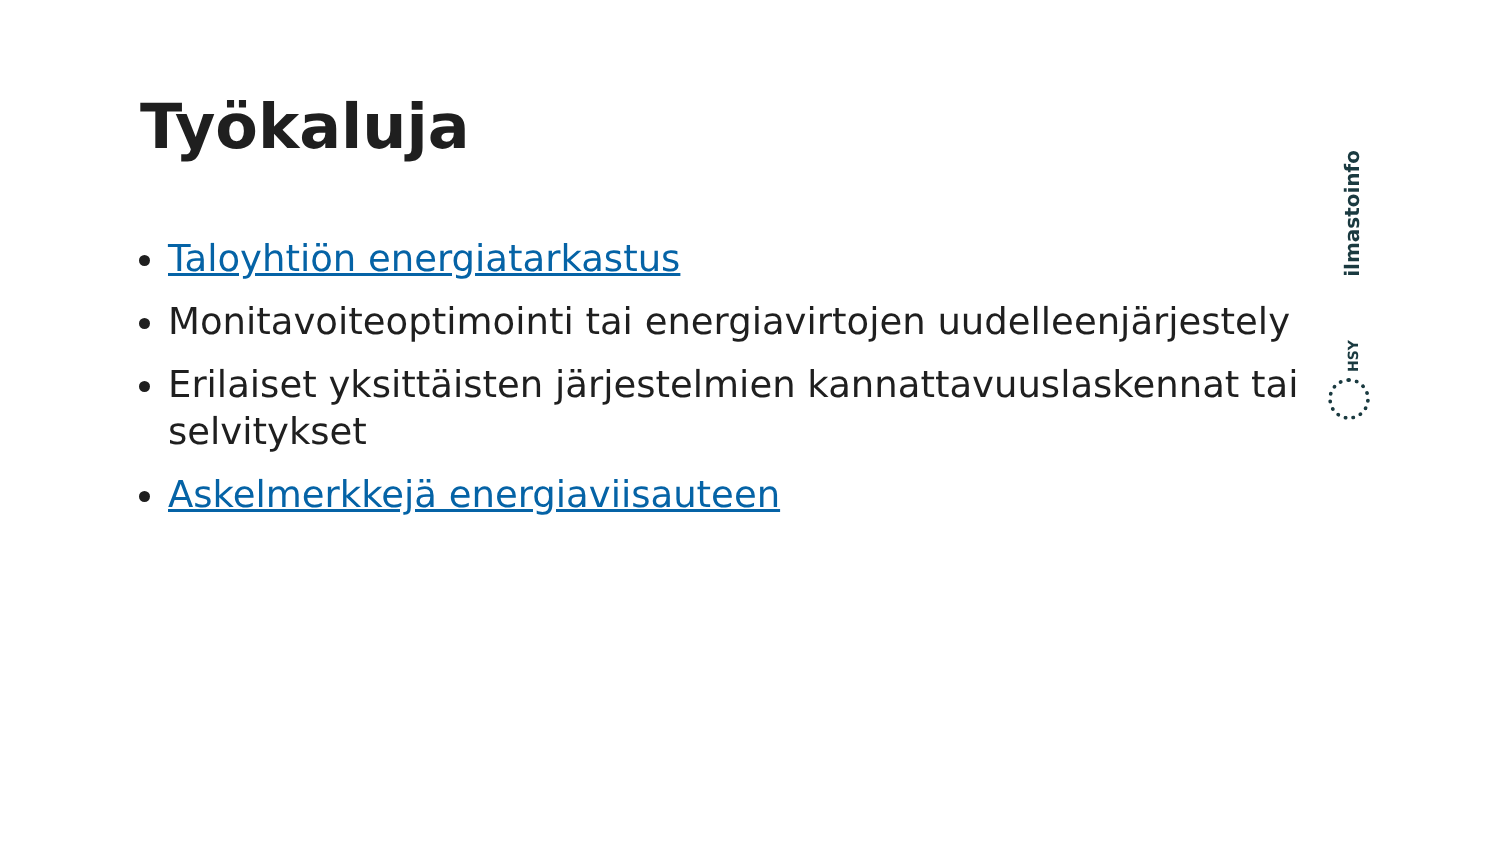Työkaluja
Taloyhtiön energiatarkastus
Monitavoiteoptimointi tai energiavirtojen uudelleenjärjestely
Erilaiset yksittäisten järjestelmien kannattavuuslaskennat tai selvitykset
Askelmerkkejä energiaviisauteen
ilmastoinfo
HSY